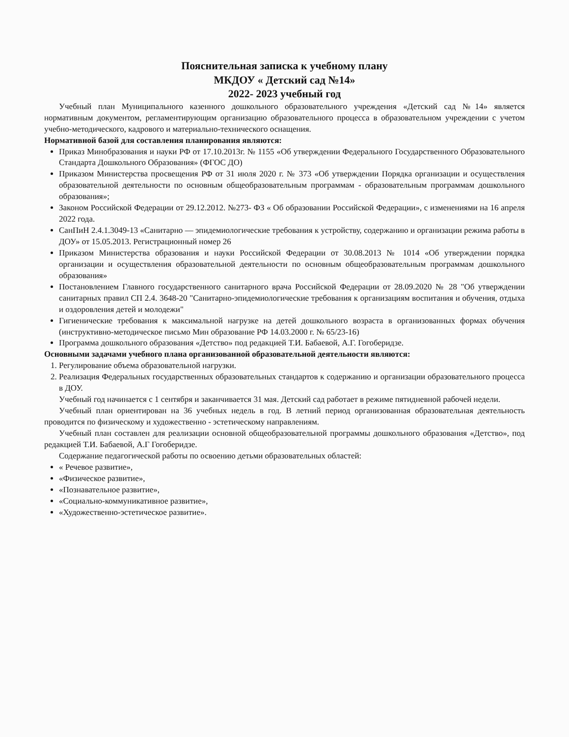Пояснительная записка к учебному плану
МКДОУ « Детский сад №14»
2022- 2023 учебный год
Учебный план Муниципального казенного дошкольного образовательного учреждения «Детский сад №14» является нормативным документом, регламентирующим организацию образовательного процесса в образовательном учреждении с учетом учебно-методического, кадрового и материально-технического оснащения.
Нормативной базой для составления планирования являются:
Приказ Минобразования и науки РФ от 17.10.2013г. № 1155 «Об утверждении Федерального Государственного Образовательного Стандарта Дошкольного Образования» (ФГОС ДО)
Приказом Министерства просвещения РФ от 31 июля 2020 г. № 373 «Об утверждении Порядка организации и осуществления образовательной деятельности по основным общеобразовательным программам - образовательным программам дошкольного образования»;
Законом Российской Федерации от 29.12.2012. №273- ФЗ « Об образовании Российской Федерации», с изменениями на 16 апреля 2022 года.
СанПиН 2.4.1.3049-13 «Санитарно — эпидемиологические требования к устройству, содержанию и организации режима работы в ДОУ» от 15.05.2013. Регистрационный номер 26
Приказом Министерства образования и науки Российской Федерации от 30.08.2013 № 1014 «Об утверждении порядка организации и осуществления образовательной деятельности по основным общеобразовательным программам дошкольного образования»
Постановлением Главного государственного санитарного врача Российской Федерации от 28.09.2020 № 28 "Об утверждении санитарных правил СП 2.4. 3648-20 "Санитарно-эпидемиологические требования к организациям воспитания и обучения, отдыха и оздоровления детей и молодежи"
Гигиенические требования к максимальной нагрузке на детей дошкольного возраста в организованных формах обучения (инструктивно-методическое письмо Мин образование РФ 14.03.2000 г. № 65/23-16)
Программа дошкольного образования «Детство» под редакцией Т.И. Бабаевой, А.Г. Гогоберидзе.
Основными задачами учебного плана организованной образовательной деятельности являются:
1. Регулирование объема образовательной нагрузки.
2. Реализация Федеральных государственных образовательных стандартов к содержанию и организации образовательного процесса в ДОУ.
Учебный год начинается с 1 сентября и заканчивается 31 мая. Детский сад работает в режиме пятидневной рабочей недели.
Учебный план ориентирован на 36 учебных недель в год. В летний период организованная образовательная деятельность проводится по физическому и художественно - эстетическому направлениям.
Учебный план составлен для реализации основной общеобразовательной программы дошкольного образования «Детство», под редакцией Т.И. Бабаевой, А.Г Гогоберидзе.
Содержание педагогической работы по освоению детьми образовательных областей:
« Речевое развитие»,
«Физическое развитие»,
«Познавательное развитие»,
«Социально-коммуникативное развитие»,
«Художественно-эстетическое развитие».